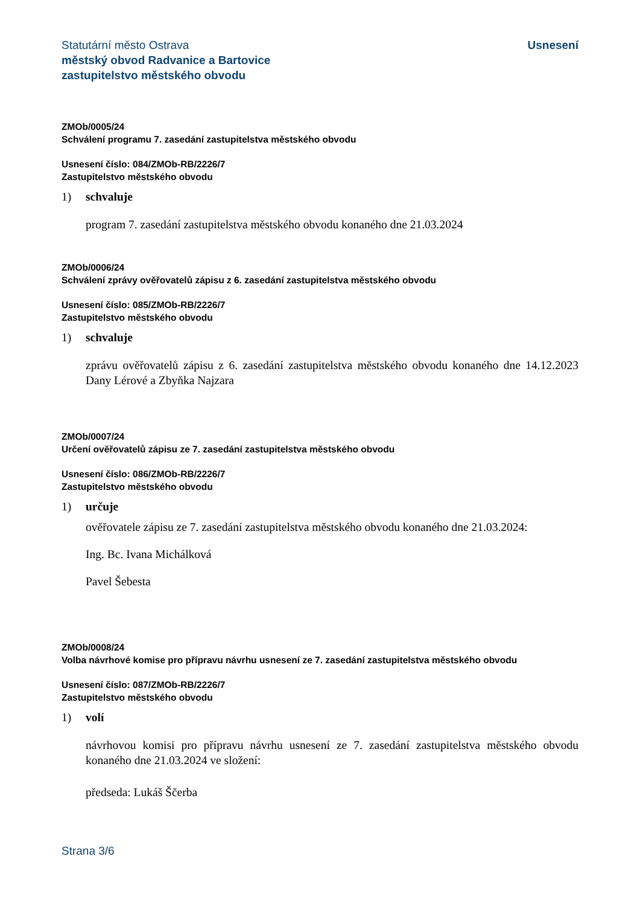Statutární město Ostrava
městský obvod Radvanice a Bartovice
zastupitelstvo městského obvodu
Usnesení
ZMOb/0005/24
Schválení programu 7. zasedání zastupitelstva městského obvodu
Usnesení číslo: 084/ZMOb-RB/2226/7
Zastupitelstvo městského obvodu
1) schvaluje
program 7. zasedání zastupitelstva městského obvodu konaného dne 21.03.2024
ZMOb/0006/24
Schválení zprávy ověřovatelů zápisu z 6. zasedání zastupitelstva městského obvodu
Usnesení číslo: 085/ZMOb-RB/2226/7
Zastupitelstvo městského obvodu
1) schvaluje
zprávu ověřovatelů zápisu z 6. zasedání zastupitelstva městského obvodu konaného dne 14.12.2023 Dany Lérové a Zbyňka Najzara
ZMOb/0007/24
Určení ověřovatelů zápisu ze 7. zasedání zastupitelstva městského obvodu
Usnesení číslo: 086/ZMOb-RB/2226/7
Zastupitelstvo městského obvodu
1) určuje
ověřovatele zápisu ze 7. zasedání zastupitelstva městského obvodu konaného dne 21.03.2024:
Ing. Bc. Ivana Michálková
Pavel Šebesta
ZMOb/0008/24
Volba návrhové komise pro přípravu návrhu usnesení ze 7. zasedání zastupitelstva městského obvodu
Usnesení číslo: 087/ZMOb-RB/2226/7
Zastupitelstvo městského obvodu
1) volí
návrhovou komisi pro přípravu návrhu usnesení ze 7. zasedání zastupitelstva městského obvodu konaného dne 21.03.2024 ve složení:
předseda: Lukáš Ščerba
Strana 3/6